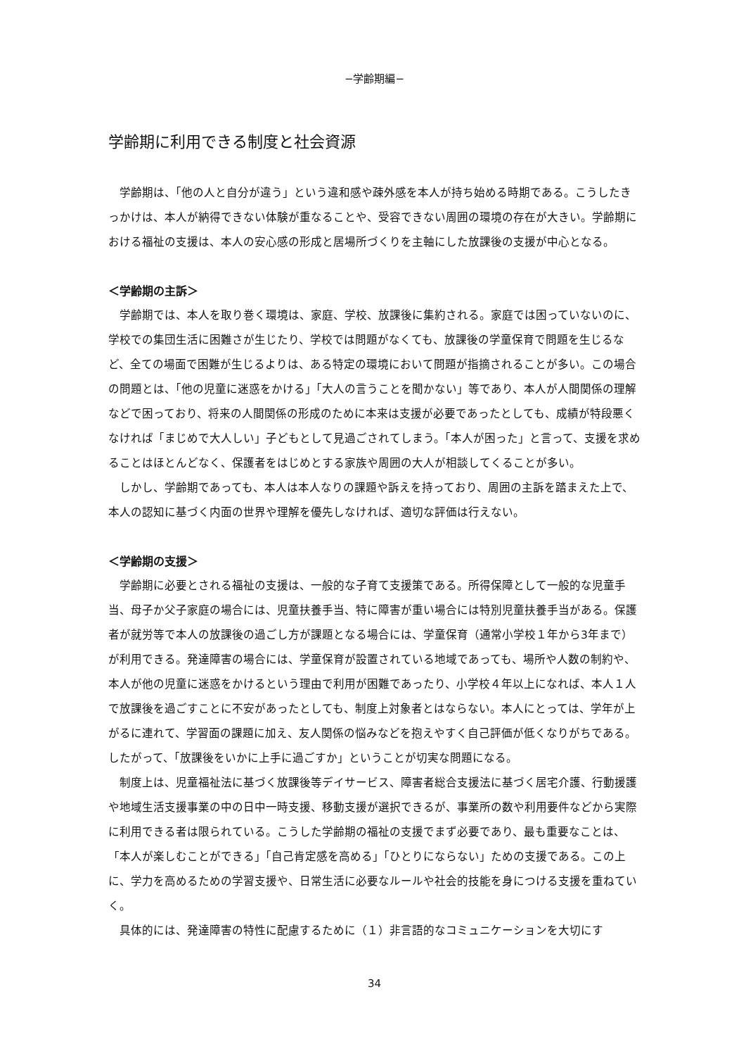−学齢期編−
学齢期に利用できる制度と社会資源
　学齢期は、「他の人と自分が違う」という違和感や疎外感を本人が持ち始める時期である。こうしたきっかけは、本人が納得できない体験が重なることや、受容できない周囲の環境の存在が大きい。学齢期における福祉の支援は、本人の安心感の形成と居場所づくりを主軸にした放課後の支援が中心となる。
＜学齢期の主訴＞
　学齢期では、本人を取り巻く環境は、家庭、学校、放課後に集約される。家庭では困っていないのに、学校での集団生活に困難さが生じたり、学校では問題がなくても、放課後の学童保育で問題を生じるなど、全ての場面で困難が生じるよりは、ある特定の環境において問題が指摘されることが多い。この場合の問題とは、「他の児童に迷惑をかける」「大人の言うことを聞かない」等であり、本人が人間関係の理解などで困っており、将来の人間関係の形成のために本来は支援が必要であったとしても、成績が特段悪くなければ「まじめで大人しい」子どもとして見過ごされてしまう。「本人が困った」と言って、支援を求めることはほとんどなく、保護者をはじめとする家族や周囲の大人が相談してくることが多い。
　しかし、学齢期であっても、本人は本人なりの課題や訴えを持っており、周囲の主訴を踏まえた上で、本人の認知に基づく内面の世界や理解を優先しなければ、適切な評価は行えない。
＜学齢期の支援＞
　学齢期に必要とされる福祉の支援は、一般的な子育て支援策である。所得保障として一般的な児童手当、母子か父子家庭の場合には、児童扶養手当、特に障害が重い場合には特別児童扶養手当がある。保護者が就労等で本人の放課後の過ごし方が課題となる場合には、学童保育（通常小学校１年から3年まで）が利用できる。発達障害の場合には、学童保育が設置されている地域であっても、場所や人数の制約や、本人が他の児童に迷惑をかけるという理由で利用が困難であったり、小学校４年以上になれば、本人１人で放課後を過ごすことに不安があったとしても、制度上対象者とはならない。本人にとっては、学年が上がるに連れて、学習面の課題に加え、友人関係の悩みなどを抱えやすく自己評価が低くなりがちである。したがって、「放課後をいかに上手に過ごすか」ということが切実な問題になる。
　制度上は、児童福祉法に基づく放課後等デイサービス、障害者総合支援法に基づく居宅介護、行動援護や地域生活支援事業の中の日中一時支援、移動支援が選択できるが、事業所の数や利用要件などから実際に利用できる者は限られている。こうした学齢期の福祉の支援でまず必要であり、最も重要なことは、「本人が楽しむことができる」「自己肯定感を高める」「ひとりにならない」ための支援である。この上に、学力を高めるための学習支援や、日常生活に必要なルールや社会的技能を身につける支援を重ねていく。
　具体的には、発達障害の特性に配慮するために（１）非言語的なコミュニケーションを大切にす
34